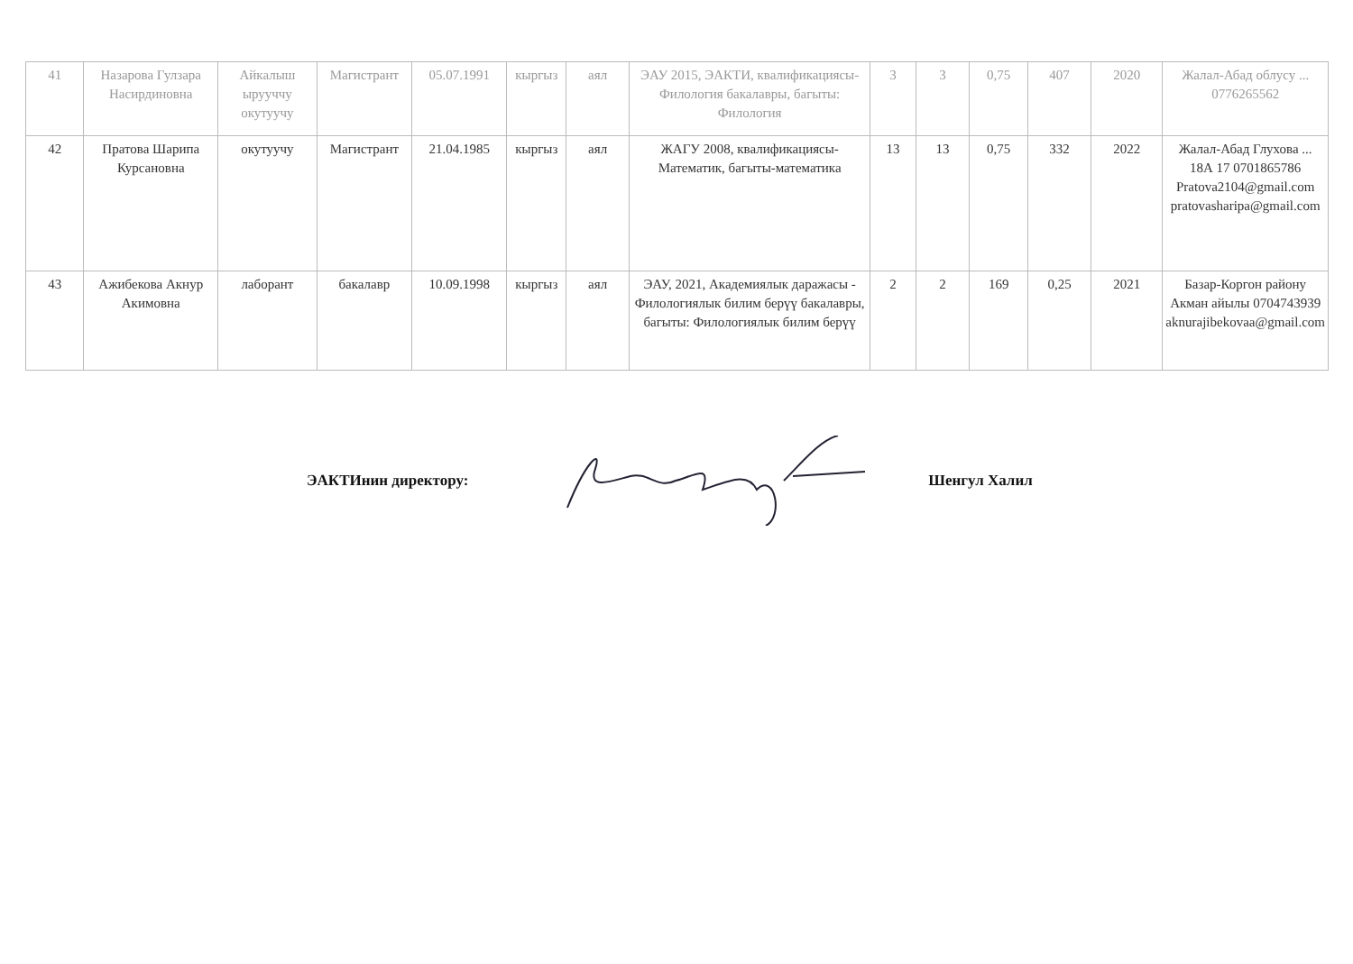| 41 | Назарова Гулзара Насирдиновна | Айкалыш ырууччу окутуучу | Магистрант | 05.07.1991 | кыргыз | аял | ЭАУ 2015, ЭАКТИ, квалификациясы- Филология бакалавры, багыты: Филология | 3 | 3 | 0,75 | 407 | 2020 | Жалал-Абад облусу ... 0776265562 |
| 42 | Пратова Шарипа Курсановна | окутуучу | Магистрант | 21.04.1985 | кыргыз | аял | ЖАГУ 2008, квалификациясы- Математик, багыты-математика | 13 | 13 | 0,75 | 332 | 2022 | Жалал-Абад Глухова ... 18А 17 0701865786 Pratova2104@gmail.com pratovasharipa@gmail.com |
| 43 | Ажибекова Акнур Акимовна | лаборант | бакалавр | 10.09.1998 | кыргыз | аял | ЭАУ, 2021, Академиялык даражасы - Филологиялык билим берүү бакалавры, багыты: Филологиялык билим берүү | 2 | 2 | 169 | 0,25 | 2021 | Базар-Коргон району Акман айылы 0704743939 aknurajibekovaa@gmail.com |
ЭАКТИнин директору: Шенгул Халил